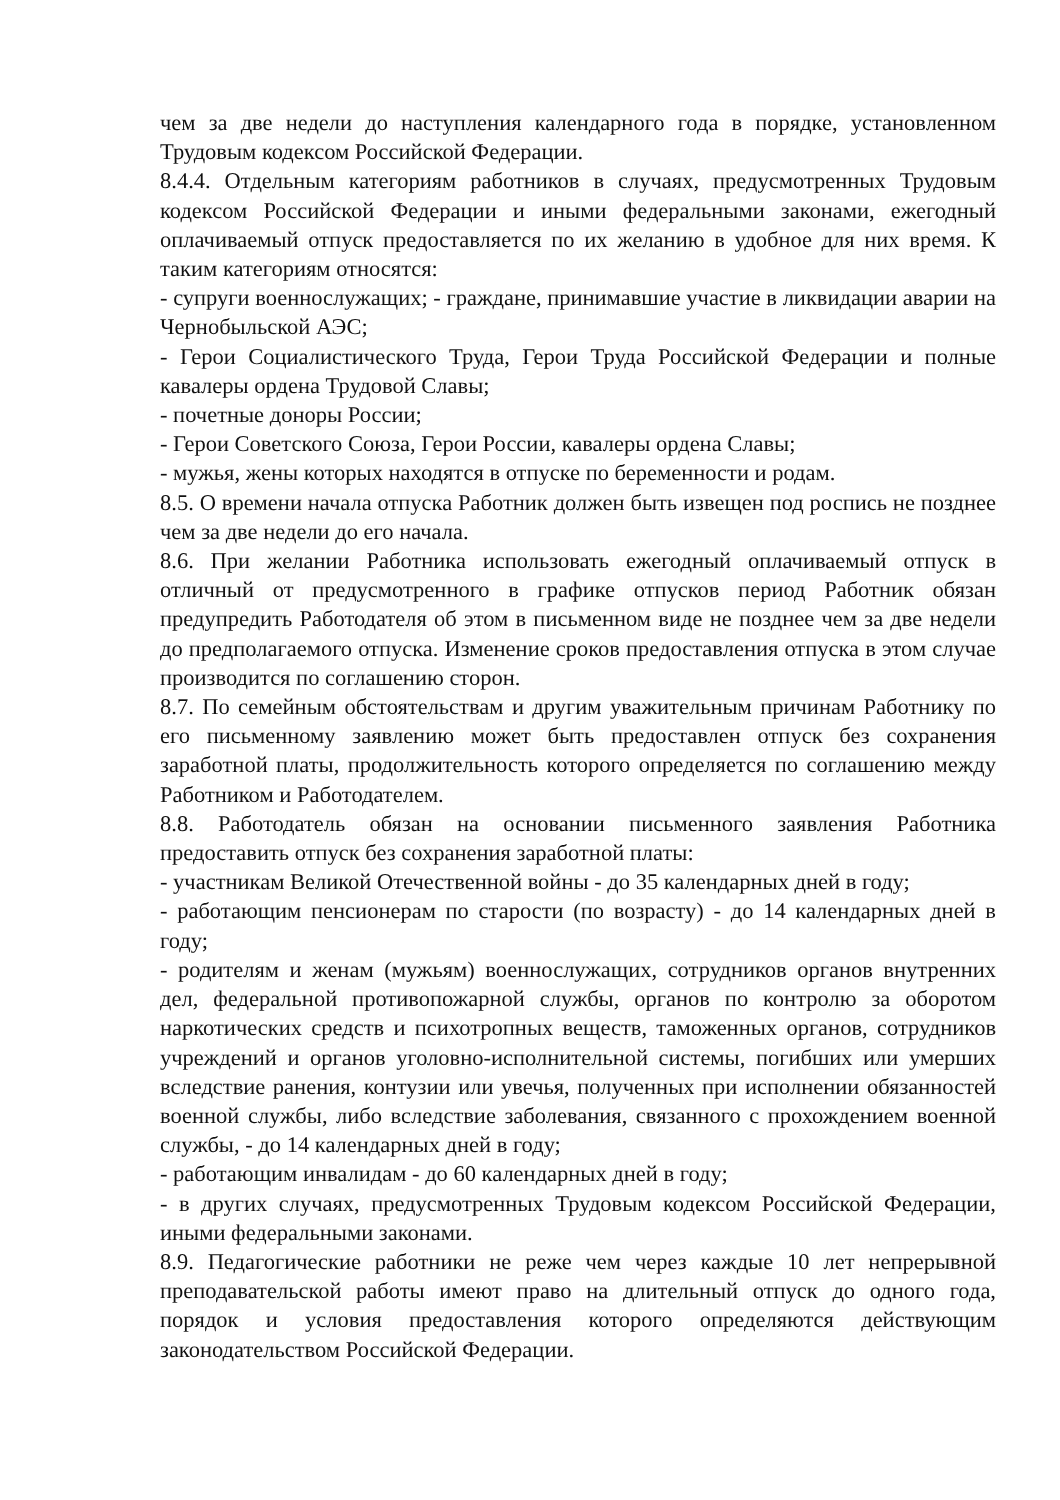чем за две недели до наступления календарного года в порядке, установленном Трудовым кодексом Российской Федерации.
8.4.4. Отдельным категориям работников в случаях, предусмотренных Трудовым кодексом Российской Федерации и иными федеральными законами, ежегодный оплачиваемый отпуск предоставляется по их желанию в удобное для них время. К таким категориям относятся:
- супруги военнослужащих; - граждане, принимавшие участие в ликвидации аварии на Чернобыльской АЭС;
- Герои Социалистического Труда, Герои Труда Российской Федерации и полные кавалеры ордена Трудовой Славы;
- почетные доноры России;
- Герои Советского Союза, Герои России, кавалеры ордена Славы;
- мужья, жены которых находятся в отпуске по беременности и родам.
8.5. О времени начала отпуска Работник должен быть извещен под роспись не позднее чем за две недели до его начала.
8.6. При желании Работника использовать ежегодный оплачиваемый отпуск в отличный от предусмотренного в графике отпусков период Работник обязан предупредить Работодателя об этом в письменном виде не позднее чем за две недели до предполагаемого отпуска. Изменение сроков предоставления отпуска в этом случае производится по соглашению сторон.
8.7. По семейным обстоятельствам и другим уважительным причинам Работнику по его письменному заявлению может быть предоставлен отпуск без сохранения заработной платы, продолжительность которого определяется по соглашению между Работником и Работодателем.
8.8. Работодатель обязан на основании письменного заявления Работника предоставить отпуск без сохранения заработной платы:
- участникам Великой Отечественной войны - до 35 календарных дней в году;
- работающим пенсионерам по старости (по возрасту) - до 14 календарных дней в году;
- родителям и женам (мужьям) военнослужащих, сотрудников органов внутренних дел, федеральной противопожарной службы, органов по контролю за оборотом наркотических средств и психотропных веществ, таможенных органов, сотрудников учреждений и органов уголовно-исполнительной системы, погибших или умерших вследствие ранения, контузии или увечья, полученных при исполнении обязанностей военной службы, либо вследствие заболевания, связанного с прохождением военной службы, - до 14 календарных дней в году;
- работающим инвалидам - до 60 календарных дней в году;
- в других случаях, предусмотренных Трудовым кодексом Российской Федерации, иными федеральными законами.
8.9. Педагогические работники не реже чем через каждые 10 лет непрерывной преподавательской работы имеют право на длительный отпуск до одного года, порядок и условия предоставления которого определяются действующим законодательством Российской Федерации.